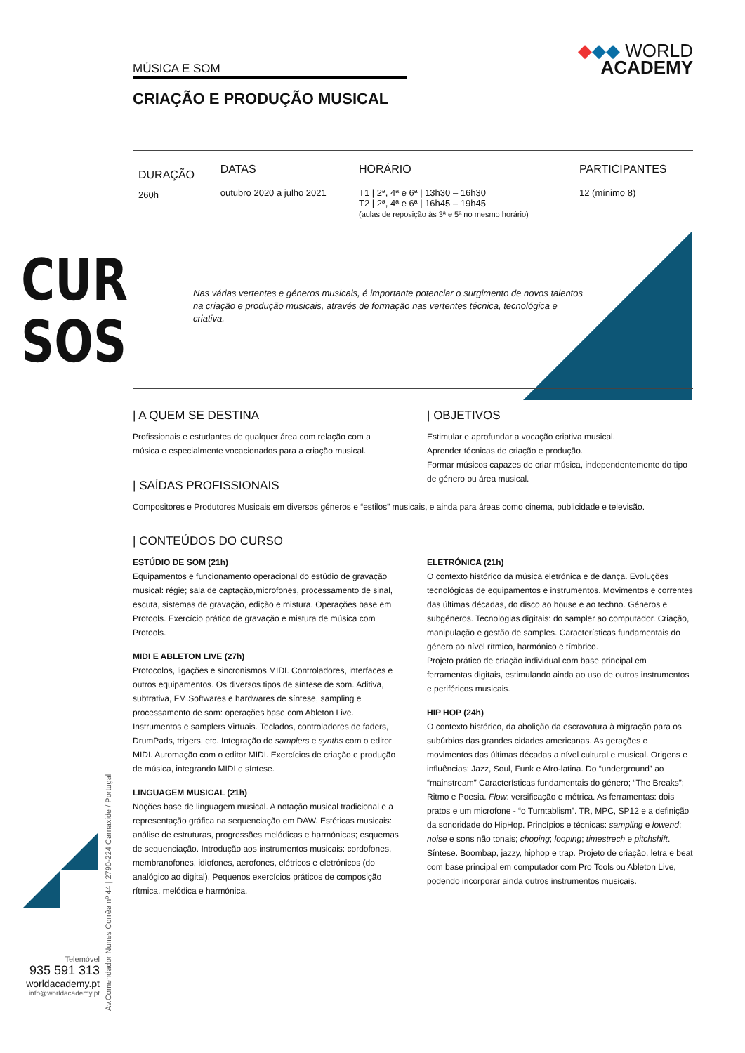CUR
SOS
Telemóvel
935 591 313
worldacademy.pt
info@worldacademy.pt
MÚSICA E SOM
CRIAÇÃO E PRODUÇÃO MUSICAL
◆◆◆ WORLD
ACADEMY
| DURAÇÃO | DATAS | HORÁRIO | PARTICIPANTES |
| --- | --- | --- | --- |
| 260h | outubro 2020 a julho 2021 | T1 / 2ª, 4ª e 6ª / 13h30 – 16h30 T2 / 2ª, 4ª e 6ª / 16h45 – 19h45 (aulas de reposição às 3ª e 5ª no mesmo horário) | 12 (mínimo 8) |
Nas várias vertentes e géneros musicais, é importante potenciar o surgimento de novos talentos na criação e produção musicais, através de formação nas vertentes técnica, tecnológica e criativa.
| A QUEM SE DESTINA
Profissionais e estudantes de qualquer área com relação com a música e especialmente vocacionados para a criação musical.
| OBJETIVOS
Estimular e aprofundar a vocação criativa musical.
Aprender técnicas de criação e produção.
Formar músicos capazes de criar música, independentemente do tipo de género ou área musical.
| SAÍDAS PROFISSIONAIS
Compositores e Produtores Musicais em diversos géneros e “estilos” musicais, e ainda para áreas como cinema, publicidade e televisão.
| CONTEÚDOS DO CURSO
ESTÚDIO DE SOM (21h)
Equipamentos e funcionamento operacional do estúdio de gravação musical: régie; sala de captação,microfones, processamento de sinal, escuta, sistemas de gravação, edição e mistura. Operações base em Protools. Exercício prático de gravação e mistura de música com Protools.
MIDI E ABLETON LIVE (27h)
Protocolos, ligações e sincronismos MIDI. Controladores, interfaces e outros equipamentos. Os diversos tipos de síntese de som. Aditiva, subtrativa, FM.Softwares e hardwares de síntese, sampling e processamento de som: operações base com Ableton Live. Instrumentos e samplers Virtuais. Teclados, controladores de faders, DrumPads, trigers, etc. Integração de samplers e synths com o editor MIDI. Automação com o editor MIDI. Exercícios de criação e produção de música, integrando MIDI e síntese.
LINGUAGEM MUSICAL (21h)
Noções base de linguagem musical. A notação musical tradicional e a representação gráfica na sequenciação em DAW. Estéticas musicais: análise de estruturas, progressões melódicas e harmónicas; esquemas de sequenciação. Introdução aos instrumentos musicais: cordofones, membranofones, idiofones, aerofones, elétricos e eletrónicos (do analógico ao digital). Pequenos exercícios práticos de composição rítmica, melódica e harmónica.
ELETRÓNICA (21h)
O contexto histórico da música eletrónica e de dança. Evoluções tecnológicas de equipamentos e instrumentos. Movimentos e correntes das últimas décadas, do disco ao house e ao techno. Géneros e subgéneros. Tecnologias digitais: do sampler ao computador. Criação, manipulação e gestão de samples. Características fundamentais do género ao nível rítmico, harmónico e tímbrico.
Projeto prático de criação individual com base principal em ferramentas digitais, estimulando ainda ao uso de outros instrumentos e periféricos musicais.
HIP HOP (24h)
O contexto histórico, da abolição da escravatura à migração para os subúrbios das grandes cidades americanas. As gerações e movimentos das últimas décadas a nível cultural e musical. Origens e influências: Jazz, Soul, Funk e Afro-latina. Do “underground” ao “mainstream” Características fundamentais do género; “The Breaks”; Ritmo e Poesia. Flow: versificação e métrica. As ferramentas: dois pratos e um microfone - “o Turntablism”. TR, MPC, SP12 e a definição da sonoridade do HipHop. Princípios e técnicas: sampling e lowend; noise e sons não tonais; choping; looping; timestrech e pitchshift. Síntese. Boombap, jazzy, hiphop e trap. Projeto de criação, letra e beat com base principal em computador com Pro Tools ou Ableton Live, podendo incorporar ainda outros instrumentos musicais.
Av.Comendador Nunes Corrêa nº 44 | 2790-224 Carnaxide / Portugal